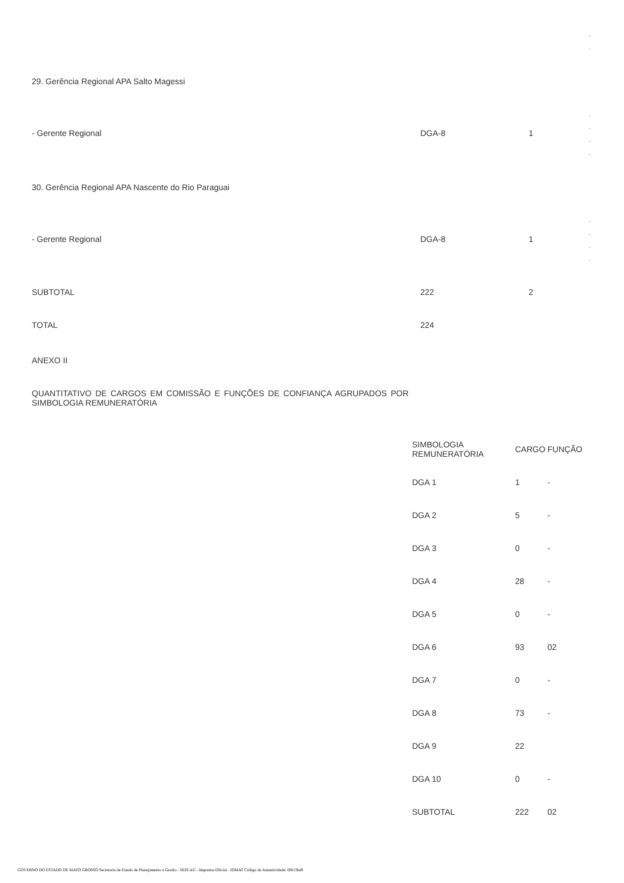-
-
29. Gerência Regional APA Salto Magessi
-
-
-
-
- Gerente Regional DGA-8 1
30. Gerência Regional APA Nascente do Rio Paraguai
-
-
-
-
- Gerente Regional DGA-8 1
SUBTOTAL 222 2
TOTAL 224
ANEXO II
QUANTITATIVO DE CARGOS EM COMISSÃO E FUNÇÕES DE CONFIANÇA AGRUPADOS POR SIMBOLOGIA REMUNERATÓRIA
| SIMBOLOGIA REMUNERATÓRIA | CARGO | FUNÇÃO |
| --- | --- | --- |
| DGA 1 | 1 | - |
| DGA 2 | 5 | - |
| DGA 3 | 0 | - |
| DGA 4 | 28 | - |
| DGA 5 | 0 | - |
| DGA 6 | 93 | 02 |
| DGA 7 | 0 | - |
| DGA 8 | 73 | - |
| DGA 9 | 22 | |
| DGA 10 | 0 | - |
| SUBTOTAL | 222 | 02 |
GOVERNO DO ESTADO DE MATO GROSSO Secretaria de Estado de Planejamento e Gestão - SEPLAG - Imprensa Oficial - IOMAT Código de Autenticidade: 0f813ba9